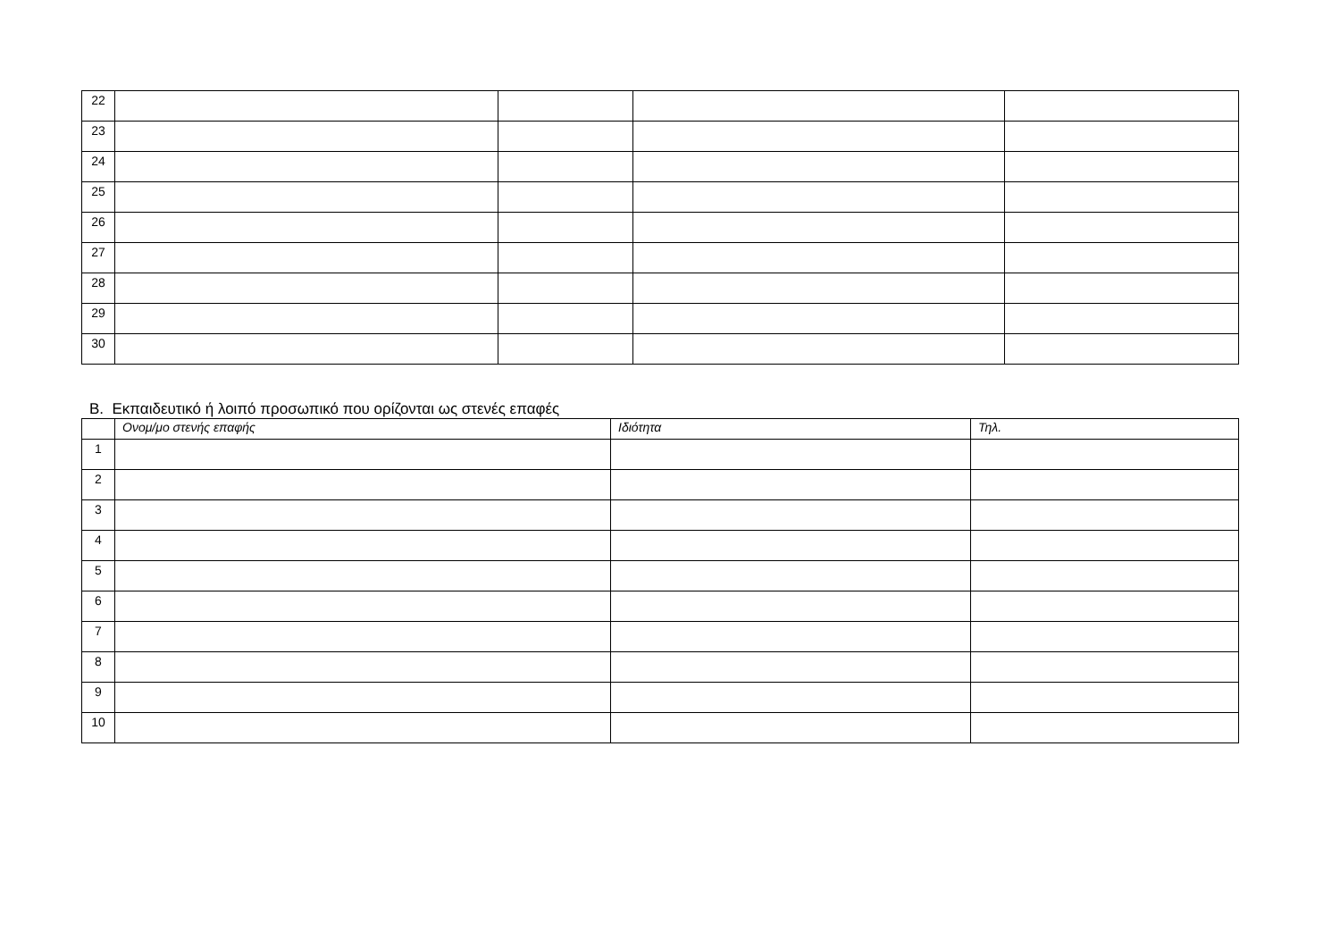| 22 | | | | |
| 23 | | | | |
| 24 | | | | |
| 25 | | | | |
| 26 | | | | |
| 27 | | | | |
| 28 | | | | |
| 29 | | | | |
| 30 | | | | |
Β. Εκπαιδευτικό ή λοιπό προσωπικό που ορίζονται ως στενές επαφές
| | Ονομ/μο στενής επαφής | Ιδιότητα | Τηλ. |
| --- | --- | --- | --- |
| 1 | | | |
| 2 | | | |
| 3 | | | |
| 4 | | | |
| 5 | | | |
| 6 | | | |
| 7 | | | |
| 8 | | | |
| 9 | | | |
| 10 | | | |